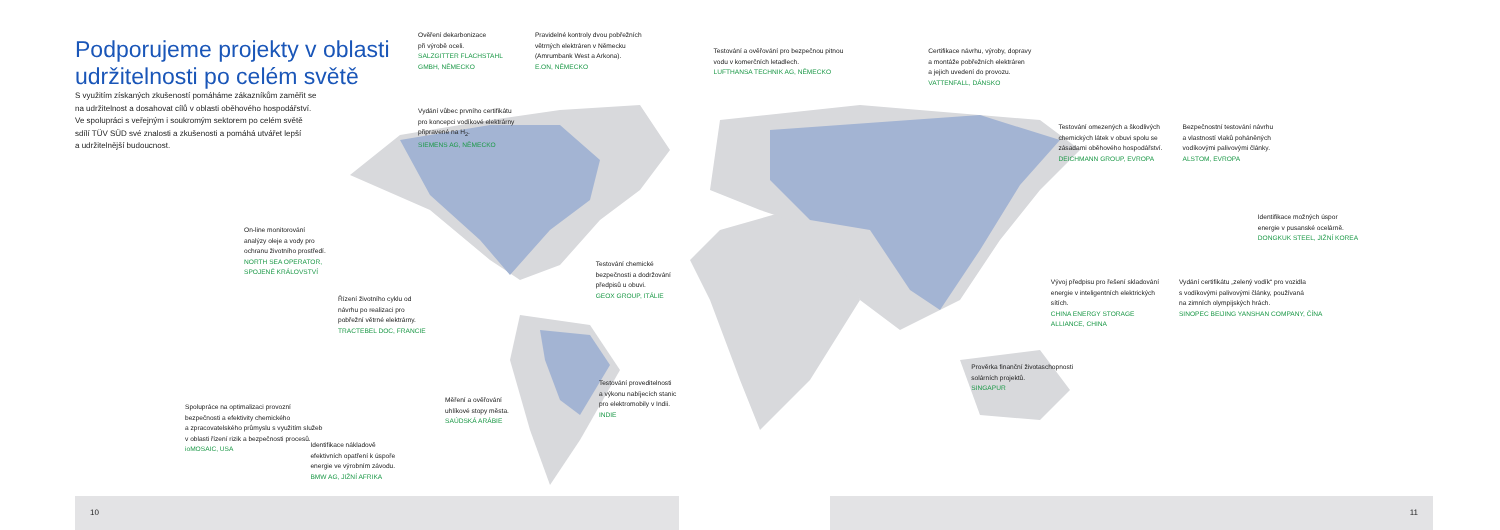Podporujeme projekty v oblasti
udržitelnosti po celém světě
S využitím získaných zkušeností pomáháme zákazníkům zaměřit se
na udržitelnost a dosahovat cílů v oblasti oběhového hospodářství.
Ve spolupráci s veřejným i soukromým sektorem po celém světě
sdílí TÜV SÜD své znalosti a zkušenosti a pomáhá utvářet lepší
a udržitelnější budoucnost.
Ověření dekarbonizace
při výrobě oceli.
SALZGITTER FLACHSTAHL
GMBH, NĚMECKO
Pravidelné kontroly dvou pobřežních
větrných elektráren v Německu
(Amrumbank West a Arkona).
E.ON, NĚMECKO
Testování a ověřování pro bezpečnou pitnou
vodu v komerčních letadlech.
LUFTHANSA TECHNIK AG, NĚMECKO
Certifikace návrhu, výroby, dopravy
a montáže pobřežních elektráren
a jejich uvedení do provozu.
VATTENFALL, DÁNSKO
Vydání vůbec prvního certifikátu
pro koncepci vodíkové elektrárny
připravené na H<sub>2</sub>.
SIEMENS AG, NĚMECKO
Testování omezených a škodlivých
chemických látek v obuvi spolu se
zásadami oběhového hospodářství.
DEICHMANN GROUP, EVROPA
Bezpečnostní testování návrhu
a vlastností vlaků poháněných
vodíkovými palivovými články.
ALSTOM, EVROPA
On-line monitorování
analýzy oleje a vody pro
ochranu životního prostředí.
NORTH SEA OPERATOR,
SPOJENÉ KRÁLOVSTVÍ
Identifikace možných úspor
energie v pusanské ocelárně.
DONGKUK STEEL, JIŽNÍ KOREA
Řízení životního cyklu od
návrhu po realizaci pro
pobřežní větrné elektrárny.
TRACTEBEL DOC, FRANCIE
Testování chemické
bezpečnosti a dodržování
předpisů u obuvi.
GEOX GROUP, ITÁLIE
Vývoj předpisu pro řešení skladování
energie v inteligentních elektrických
sítích.
CHINA ENERGY STORAGE
ALLIANCE, CHINA
Vydání certifikátu „zelený vodík“ pro vozidla
s vodíkovými palivovými články, používaná
na zimních olympijských hrách.
SINOPEC BEIJING YANSHAN COMPANY, ČÍNA
Spolupráce na optimalizaci provozní
bezpečnosti a efektivity chemického
a zpracovatelského průmyslu s využitím služeb
v oblasti řízení rizik a bezpečnosti procesů.
ioMOSAIC, USA
Identifikace nákladově
efektivních opatření k úspoře
energie ve výrobním závodu.
BMW AG, JIŽNÍ AFRIKA
Měření a ověřování
uhlíkové stopy města.
SAÚDSKÁ ARÁBIE
Testování proveditelnosti
a výkonu nabíjecích stanic
pro elektromobily v Indii.
INDIE
Prověrka finanční životaschopnosti
solárních projektů.
SINGAPUR
10 11